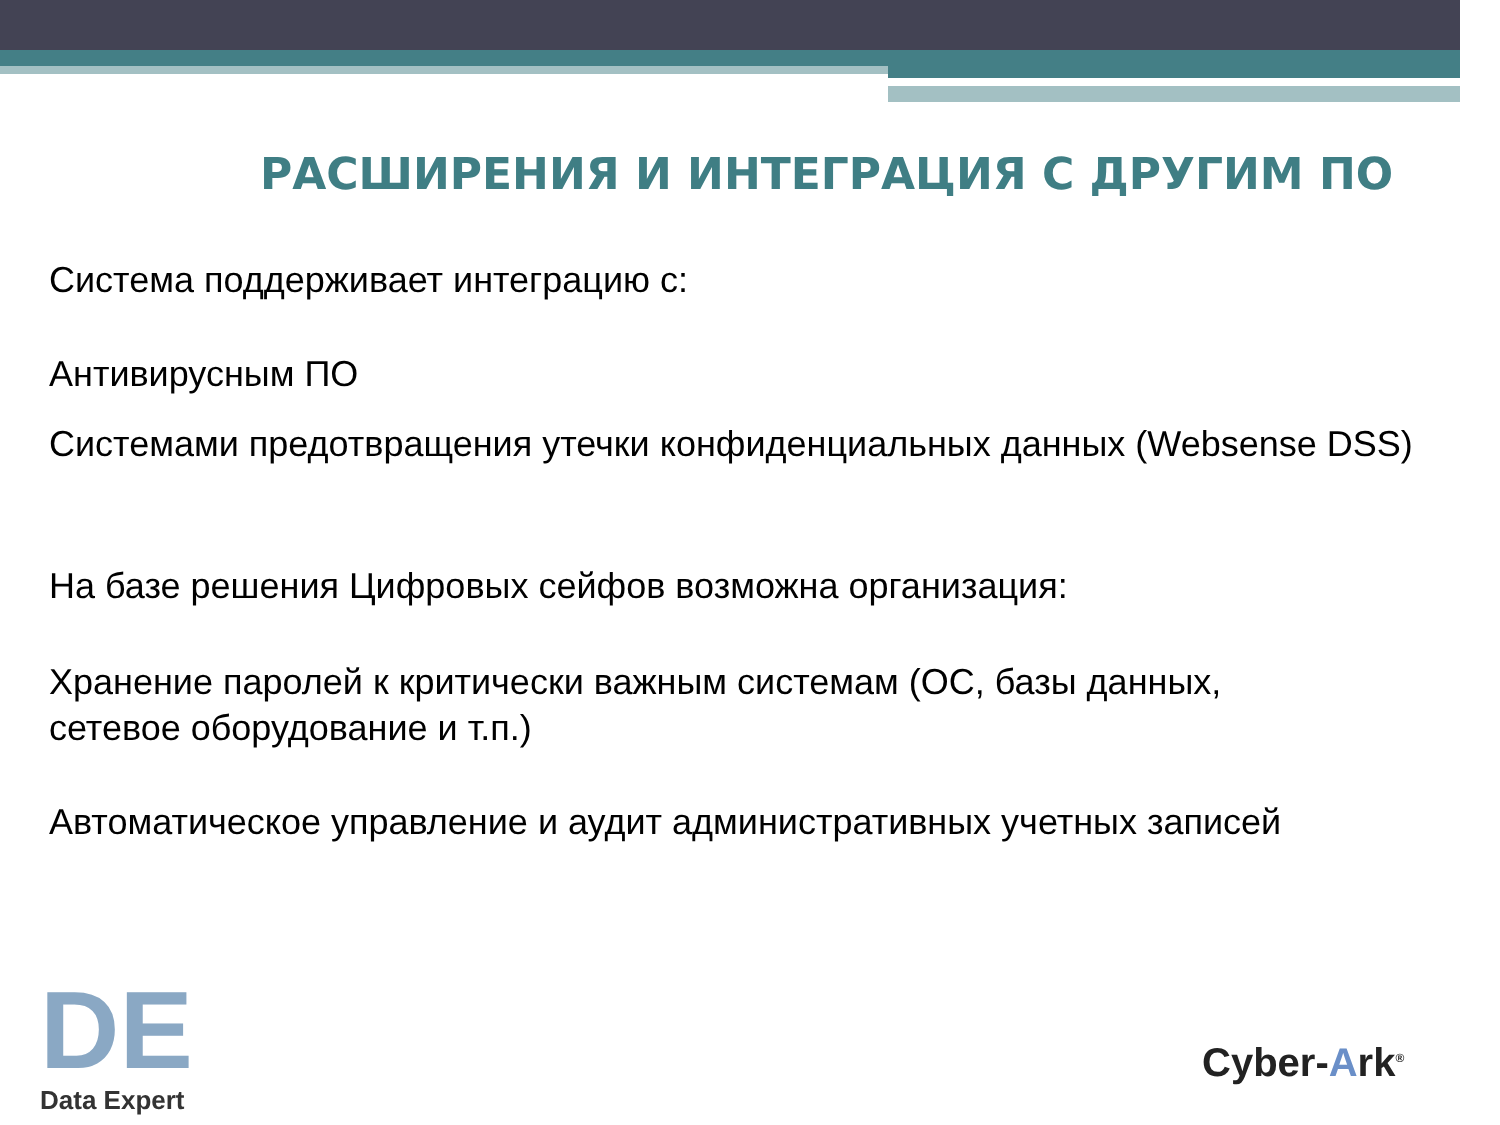РАСШИРЕНИЯ И ИНТЕГРАЦИЯ С ДРУГИМ ПО
Система поддерживает интеграцию с:
Антивирусным ПО
Системами предотвращения утечки конфиденциальных данных (Websense DSS)
На базе решения Цифровых сейфов возможна организация:
Хранение паролей к критически важным системам (ОС, базы данных,
сетевое оборудование и т.п.)
Автоматическое управление и аудит административных учетных записей
DE
Data Expert
Cyber-Ark<sup>®</sup>